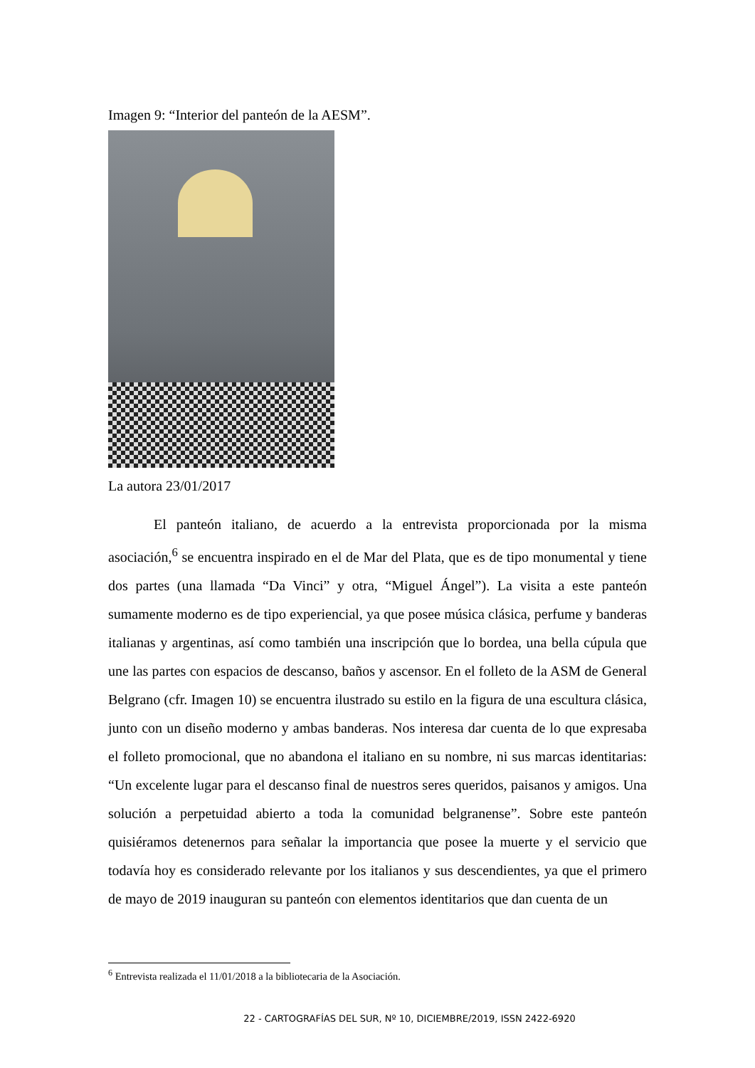Imagen 9: “Interior del panteón de la AESM”.
La autora 23/01/2017
El panteón italiano, de acuerdo a la entrevista proporcionada por la misma asociación,<sup>6</sup> se encuentra inspirado en el de Mar del Plata, que es de tipo monumental y tiene dos partes (una llamada “Da Vinci” y otra, “Miguel Ángel”). La visita a este panteón sumamente moderno es de tipo experiencial, ya que posee música clásica, perfume y banderas italianas y argentinas, así como también una inscripción que lo bordea, una bella cúpula que une las partes con espacios de descanso, baños y ascensor. En el folleto de la ASM de General Belgrano (cfr. Imagen 10) se encuentra ilustrado su estilo en la figura de una escultura clásica, junto con un diseño moderno y ambas banderas. Nos interesa dar cuenta de lo que expresaba el folleto promocional, que no abandona el italiano en su nombre, ni sus marcas identitarias: “Un excelente lugar para el descanso final de nuestros seres queridos, paisanos y amigos. Una solución a perpetuidad abierto a toda la comunidad belgranense”. Sobre este panteón quisiéramos detenernos para señalar la importancia que posee la muerte y el servicio que todavía hoy es considerado relevante por los italianos y sus descendientes, ya que el primero de mayo de 2019 inauguran su panteón con elementos identitarios que dan cuenta de un
<sup>6</sup> Entrevista realizada el 11/01/2018 a la bibliotecaria de la Asociación.
22 - CARTOGRAFÍAS DEL SUR, Nº 10, DICIEMBRE/2019, ISSN 2422-6920